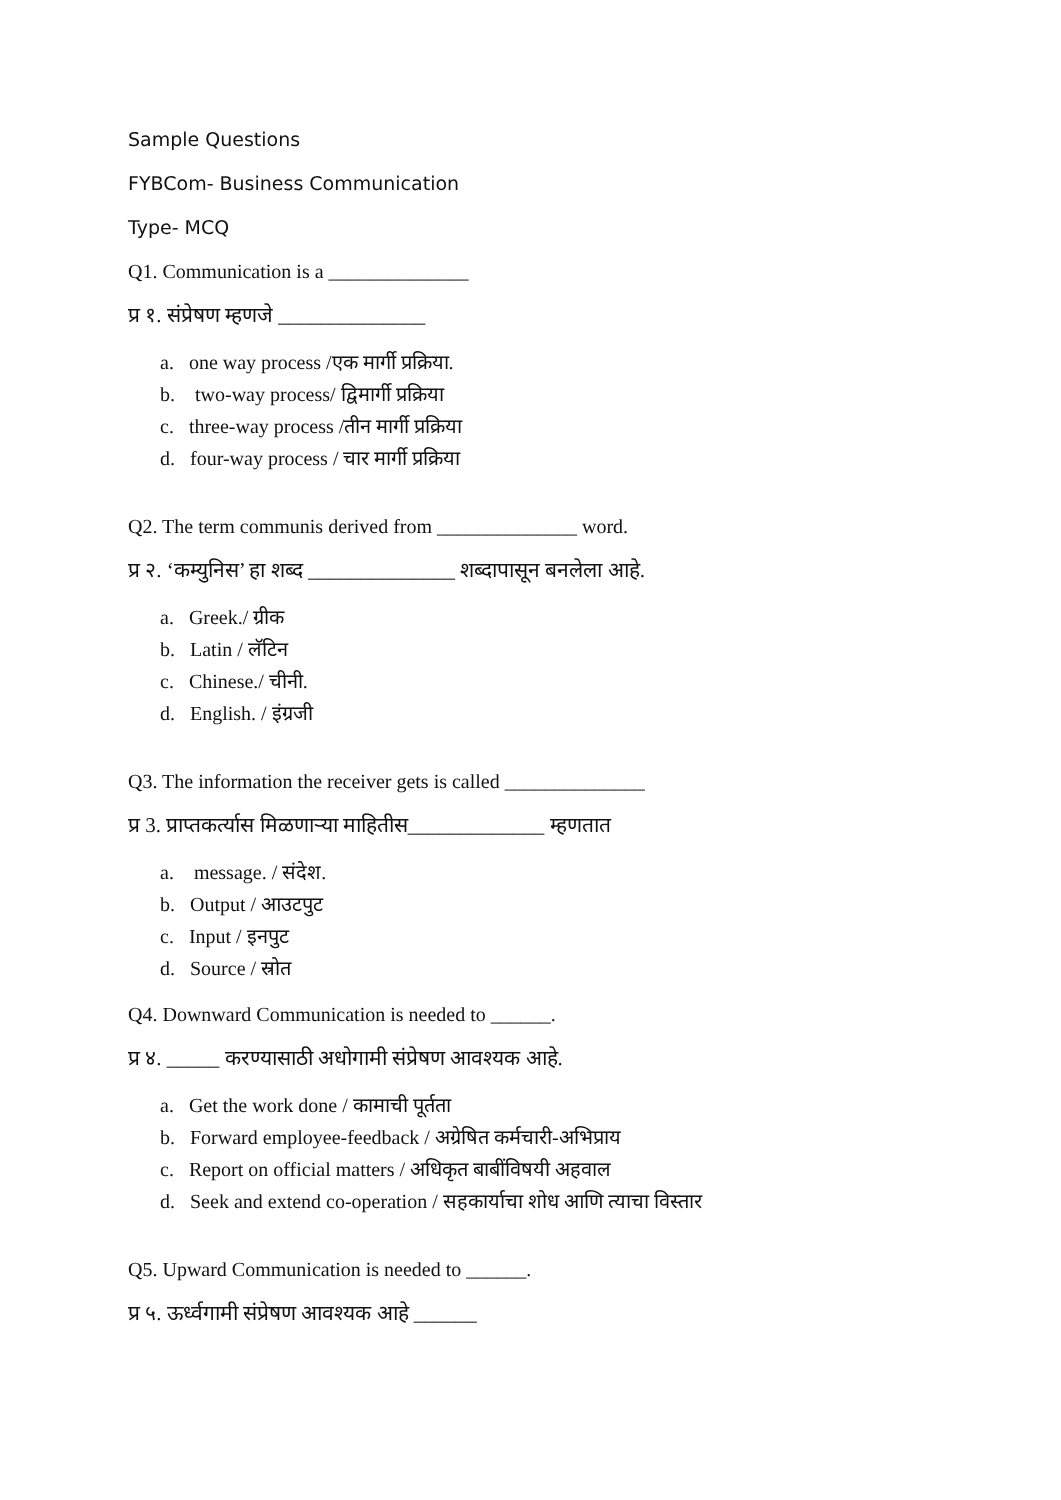Sample Questions
FYBCom- Business Communication
Type- MCQ
Q1. Communication is a ______________
प्र १. संप्रेषण म्हणजे ______________
a. one way process /एक मार्गी प्रक्रिया.
b. two-way process/ द्विमार्गी प्रक्रिया
c. three-way process /तीन मार्गी प्रक्रिया
d. four-way process / चार मार्गी प्रक्रिया
Q2. The term communis derived from ______________ word.
प्र २. ‘कम्युनिस’ हा शब्द ______________ शब्दापासून बनलेला आहे.
a. Greek./ ग्रीक
b. Latin / लॅटिन
c. Chinese./ चीनी.
d. English. / इंग्रजी
Q3. The information the receiver gets is called ______________
प्र 3. प्राप्तकर्त्यास मिळणाऱ्या माहितीस_____________ म्हणतात
a. message. / संदेश.
b. Output / आउटपुट
c. Input / इनपुट
d. Source / स्रोत
Q4. Downward Communication is needed to ______.
प्र ४. _____ करण्यासाठी अधोगामी संप्रेषण आवश्यक आहे.
a. Get the work done / कामाची पूर्तता
b. Forward employee-feedback / अग्रेषित कर्मचारी-अभिप्राय
c. Report on official matters / अधिकृत बाबींविषयी अहवाल
d. Seek and extend co-operation / सहकार्याचा शोध आणि त्याचा विस्तार
Q5. Upward Communication is needed to ______.
प्र ५. ऊर्ध्वगामी संप्रेषण आवश्यक आहे ______